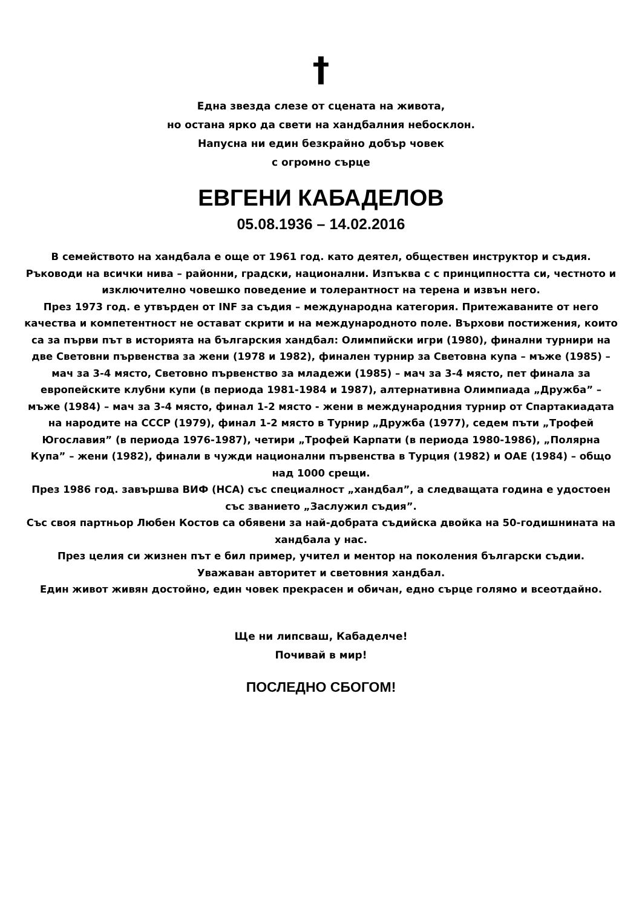†
Една звезда слезе от сцената на живота,
но остана ярко да свети на хандбалния небосклон.
Напусна ни един безкрайно добър човек
с огромно сърце
ЕВГЕНИ КАБАДЕЛОВ
05.08.1936 – 14.02.2016
В семейството на хандбала е още от 1961 год. като деятел, обществен инструктор и съдия. Ръководи на всички нива – районни, градски, национални. Изпъква с с принципността си, честното и изключително човешко поведение и толерантност на терена и извън него.
През 1973 год. е утвърден от INF за съдия – международна категория. Притежаваните от него качества и компетентност не остават скрити и на международното поле. Върхови постижения, които са за първи път в историята на българския хандбал: Олимпийски игри (1980), финални турнири на две Световни първенства за жени (1978 и 1982), финален турнир за Световна купа – мъже (1985) – мач за 3-4 място, Световно първенство за младежи (1985) – мач за 3-4 място, пет финала за европейските клубни купи (в периода 1981-1984 и 1987), алтернативна Олимпиада „Дружба” – мъже (1984) – мач за 3-4 място, финал 1-2 място - жени в международния турнир от Спартакиадата на народите на СССР (1979), финал 1-2 място в Турнир „Дружба (1977), седем пъти „Трофей Югославия” (в периода 1976-1987), четири „Трофей Карпати (в периода 1980-1986), „Полярна Купа” – жени (1982), финали в чужди национални първенства в Турция (1982) и ОАЕ (1984) – общо над 1000 срещи.
През 1986 год. завършва ВИФ (НСА) със специалност „хандбал”, а следващата година е удостоен със званието „Заслужил съдия”.
Със своя партньор Любен Костов са обявени за най-добрата съдийска двойка на 50-годишнината на хандбала у нас.
През целия си жизнен път е бил пример, учител и ментор на поколения български съдии.
Уважаван авторитет и световния хандбал.
Един живот живян достойно, един човек прекрасен и обичан, едно сърце голямо и всеотдайно.
Ще ни липсваш, Кабаделче!
Почивай в мир!
ПОСЛЕДНО СБОГОМ!